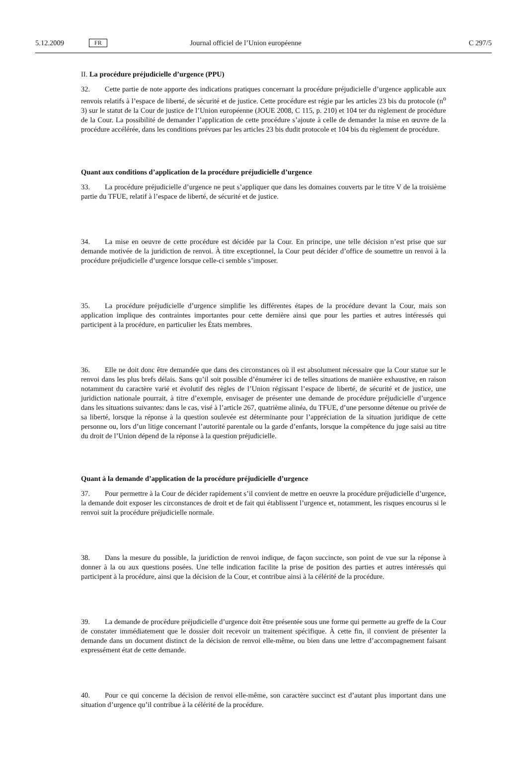5.12.2009 FR Journal officiel de l’Union européenne C 297/5
II. La procédure préjudicielle d’urgence (PPU)
32. Cette partie de note apporte des indications pratiques concernant la procédure préjudicielle d’urgence applicable aux renvois relatifs à l’espace de liberté, de sécurité et de justice. Cette procédure est régie par les articles 23 bis du protocole (n<sup>o</sup> 3) sur le statut de la Cour de justice de l’Union européenne (JOUE 2008, C 115, p. 210) et 104 ter du règlement de procédure de la Cour. La possibilité de demander l’application de cette procédure s’ajoute à celle de demander la mise en œuvre de la procédure accélérée, dans les conditions prévues par les articles 23 bis dudit protocole et 104 bis du règlement de procédure.
Quant aux conditions d’application de la procédure préjudicielle d’urgence
33. La procédure préjudicielle d’urgence ne peut s’appliquer que dans les domaines couverts par le titre V de la troisième partie du TFUE, relatif à l’espace de liberté, de sécurité et de justice.
34. La mise en oeuvre de cette procédure est décidée par la Cour. En principe, une telle décision n’est prise que sur demande motivée de la juridiction de renvoi. À titre exceptionnel, la Cour peut décider d’office de soumettre un renvoi à la procédure préjudicielle d’urgence lorsque celle-ci semble s’imposer.
35. La procédure préjudicielle d’urgence simplifie les différentes étapes de la procédure devant la Cour, mais son application implique des contraintes importantes pour cette dernière ainsi que pour les parties et autres intéressés qui participent à la procédure, en particulier les États membres.
36. Elle ne doit donc être demandée que dans des circonstances où il est absolument nécessaire que la Cour statue sur le renvoi dans les plus brefs délais. Sans qu’il soit possible d’énumérer ici de telles situations de manière exhaustive, en raison notamment du caractère varié et évolutif des règles de l’Union régissant l’espace de liberté, de sécurité et de justice, une juridiction nationale pourrait, à titre d’exemple, envisager de présenter une demande de procédure préjudicielle d’urgence dans les situations suivantes: dans le cas, visé à l’article 267, quatrième alinéa, du TFUE, d’une personne détenue ou privée de sa liberté, lorsque la réponse à la question soulevée est déterminante pour l’appréciation de la situation juridique de cette personne ou, lors d’un litige concernant l’autorité parentale ou la garde d’enfants, lorsque la compétence du juge saisi au titre du droit de l’Union dépend de la réponse à la question préjudicielle.
Quant à la demande d’application de la procédure préjudicielle d’urgence
37. Pour permettre à la Cour de décider rapidement s’il convient de mettre en oeuvre la procédure préjudicielle d’urgence, la demande doit exposer les circonstances de droit et de fait qui établissent l’urgence et, notamment, les risques encourus si le renvoi suit la procédure préjudicielle normale.
38. Dans la mesure du possible, la juridiction de renvoi indique, de façon succincte, son point de vue sur la réponse à donner à la ou aux questions posées. Une telle indication facilite la prise de position des parties et autres intéressés qui participent à la procédure, ainsi que la décision de la Cour, et contribue ainsi à la célérité de la procédure.
39. La demande de procédure préjudicielle d’urgence doit être présentée sous une forme qui permette au greffe de la Cour de constater immédiatement que le dossier doit recevoir un traitement spécifique. À cette fin, il convient de présenter la demande dans un document distinct de la décision de renvoi elle-même, ou bien dans une lettre d’accompagnement faisant expressément état de cette demande.
40. Pour ce qui concerne la décision de renvoi elle-même, son caractère succinct est d’autant plus important dans une situation d’urgence qu’il contribue à la célérité de la procédure.